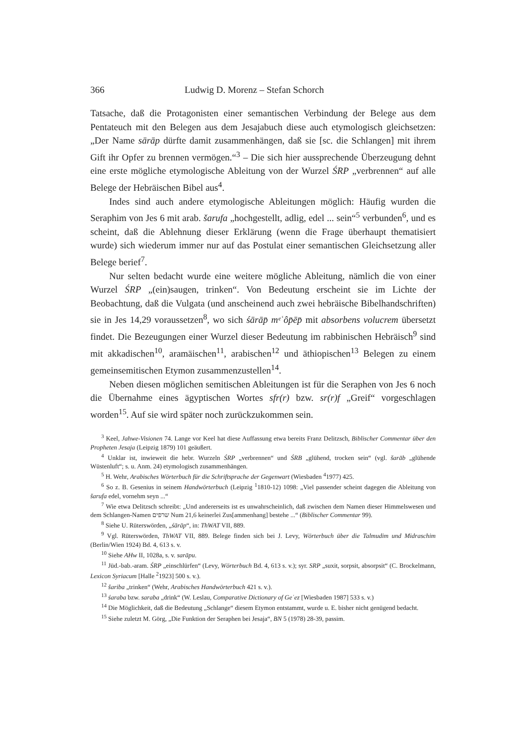366 Ludwig D. Morenz – Stefan Schorch
Tatsache, daß die Protagonisten einer semantischen Verbindung der Belege aus dem Pentateuch mit den Belegen aus dem Jesajabuch diese auch etymologisch gleichsetzen: „Der Name sārāp dürfte damit zusammenhängen, daß sie [sc. die Schlangen] mit ihrem Gift ihr Opfer zu brennen vermögen.“<sup>3</sup> – Die sich hier aussprechende Überzeugung dehnt eine erste mögliche etymologische Ableitung von der Wurzel ŚRP „verbrennen“ auf alle Belege der Hebräischen Bibel aus<sup>4</sup>.
Indes sind auch andere etymologische Ableitungen möglich: Häufig wurden die Seraphim von Jes 6 mit arab. šarufa „hochgestellt, adlig, edel ... sein“<sup>5</sup> verbunden<sup>6</sup>, und es scheint, daß die Ablehnung dieser Erklärung (wenn die Frage überhaupt thematisiert wurde) sich wiederum immer nur auf das Postulat einer semantischen Gleichsetzung aller Belege berief<sup>7</sup>.
Nur selten bedacht wurde eine weitere mögliche Ableitung, nämlich die von einer Wurzel ŚRP „(ein)saugen, trinken“. Von Bedeutung erscheint sie im Lichte der Beobachtung, daß die Vulgata (und anscheinend auch zwei hebräische Bibelhandschriften) sie in Jes 14,29 voraussetzen<sup>8</sup>, wo sich śārāp̄ mᵉʿôp̄ēp̄ mit absorbens volucrem übersetzt findet. Die Bezeugungen einer Wurzel dieser Bedeutung im rabbinischen Hebräisch<sup>9</sup> sind mit akkadischen<sup>10</sup>, aramäischen<sup>11</sup>, arabischen<sup>12</sup> und äthiopischen<sup>13</sup> Belegen zu einem gemeinsemitischen Etymon zusammenzustellen<sup>14</sup>.
Neben diesen möglichen semitischen Ableitungen ist für die Seraphen von Jes 6 noch die Übernahme eines ägyptischen Wortes sfr(r) bzw. sr(r)f „Greif“ vorgeschlagen worden<sup>15</sup>. Auf sie wird später noch zurückzukommen sein.
<sup>3</sup> Keel, Jahwe-Visionen 74. Lange vor Keel hat diese Auffassung etwa bereits Franz Delitzsch, Biblischer Commentar über den Propheten Jesaja (Leipzig 1879) 101 geäußert.
<sup>4</sup> Unklar ist, inwieweit die hebr. Wurzeln ŚRP „verbrennen“ und ŚRB „glühend, trocken sein“ (vgl. šarāb „glühende Wüstenluft“; s. u. Anm. 24) etymologisch zusammenhängen.
<sup>5</sup> H. Wehr, Arabisches Wörterbuch für die Schriftsprache der Gegenwart (Wiesbaden <sup>4</sup>1977) 425.
<sup>6</sup> So z. B. Gesenius in seinem Handwörterbuch (Leipzig <sup>1</sup>1810-12) 1098: „Viel passender scheint dagegen die Ableitung von šarufa edel, vornehm seyn ...“
<sup>7</sup> Wie etwa Delitzsch schreibt: „Und andererseits ist es unwahrscheinlich, daß zwischen dem Namen dieser Himmelswesen und dem Schlangen-Namen שרפים Num 21,6 keinerlei Zus[ammenhang] bestehe ...“ (Biblischer Commentar 99).
<sup>8</sup> Siehe U. Rüterswörden, „śārāp“, in: ThWAT VII, 889.
<sup>9</sup> Vgl. Rüterswörden, ThWAT VII, 889. Belege finden sich bei J. Levy, Wörterbuch über die Talmudim und Midraschim (Berlin/Wien 1924) Bd. 4, 613 s. v.
<sup>10</sup> Siehe AHw II, 1028a, s. v. sarāpu.
<sup>11</sup> Jüd.-bab.-aram. ŚRP „einschlürfen“ (Levy, Wörterbuch Bd. 4, 613 s. v.); syr. SRP „suxit, sorpsit, absorpsit“ (C. Brockelmann, Lexicon Syriacum [Halle <sup>2</sup>1923] 500 s. v.).
<sup>12</sup> šariba „trinken“ (Wehr, Arabisches Handwörterbuch 421 s. v.).
<sup>13</sup> śaraba bzw. saraba „drink“ (W. Leslau, Comparative Dictionary of Geʿez [Wiesbaden 1987] 533 s. v.)
<sup>14</sup> Die Möglichkeit, daß die Bedeutung „Schlange“ diesem Etymon entstammt, wurde u. E. bisher nicht genügend bedacht.
<sup>15</sup> Siehe zuletzt M. Görg, „Die Funktion der Seraphen bei Jesaja“, BN 5 (1978) 28-39, passim.